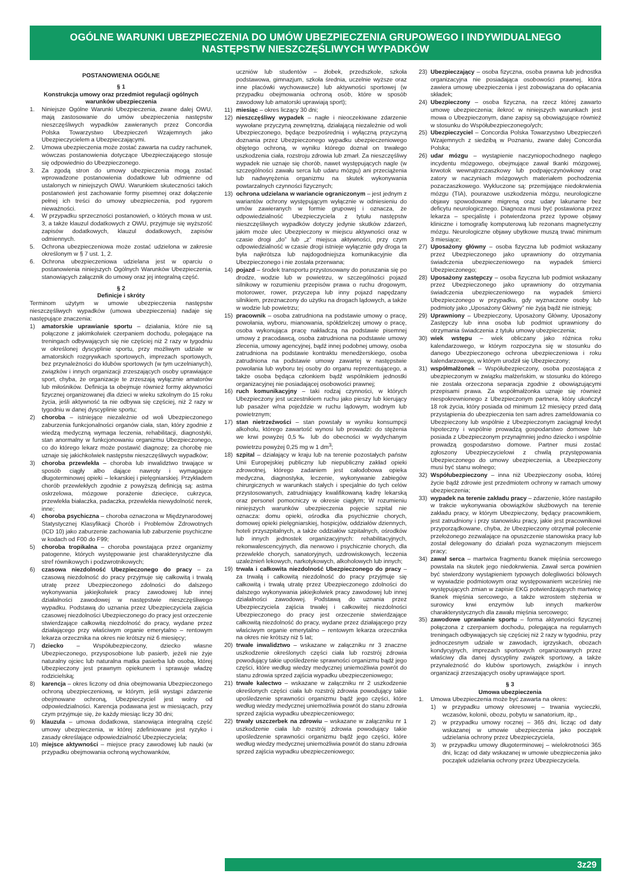OGÓLNE WARUNKI UBEZPIECZENIA DO UMÓW UBEZPIECZENIA GRUPOWEGO I INDYWIDUALNEGO
NASTĘPSTW NIESZCZĘŚLIWYCH WYPADKÓW
POSTANOWIENIA OGÓLNE
§ 1
Konstrukcja umowy oraz przedmiot regulacji ogólnych warunków ubezpieczenia
1. Niniejsze Ogólne Warunki Ubezpieczenia, zwane dalej OWU, mają zastosowanie do umów ubezpieczenia następstw nieszczęśliwych wypadków zawieranych przez Concordia Polska Towarzystwo Ubezpieczeń Wzajemnych jako Ubezpieczycielem a Ubezpieczającymi.
2. Umowa ubezpieczenia może zostać zawarta na cudzy rachunek, wówczas postanowienia dotyczące Ubezpieczającego stosuje się odpowiednio do Ubezpieczonego.
3. Za zgodą stron do umowy ubezpieczenia mogą zostać wprowadzone postanowienia dodatkowe lub odmienne od ustalonych w niniejszych OWU. Warunkiem skuteczności takich postanowień jest zachowanie formy pisemnej oraz dołączenie pełnej ich treści do umowy ubezpieczenia, pod rygorem nieważności.
4. W przypadku sprzeczności postanowień, o których mowa w ust. 3, a także klauzul dodatkowych z OWU, przyjmuje się wyższość zapisów dodatkowych, klauzul dodatkowych, zapisów odmiennych.
5. Ochrona ubezpieczeniowa może zostać udzielona w zakresie określonym w § 7 ust. 1, 2.
6. Ochrona ubezpieczeniowa udzielana jest w oparciu o postanowienia niniejszych Ogólnych Warunków Ubezpieczenia, stanowiących załącznik do umowy oraz jej integralną część.
§ 2
Definicje i skróty
Terminom użytym w umowie ubezpieczenia następstw nieszczęśliwych wypadków (umowa ubezpieczenia) nadaje się następujące znaczenia:
1) amatorskie uprawianie sportu – działania, które nie są połączone z jakimkolwiek czerpaniem dochodu, polegające na treningach odbywających się nie częściej niż 2 razy w tygodniu w określonej dyscyplinie sportu, przy możliwym udziale w amatorskich rozgrywkach sportowych, imprezach sportowych, bez przynależności do klubów sportowych (w tym uczelnianych), związków i innych organizacji zrzeszających osoby uprawiające sport, chyba, że organizacje te zrzeszają wyłącznie amatorów lub miłośników. Definicja ta obejmuje również formy aktywności fizycznej organizowanej dla dzieci w wieku szkolnym do 15 roku życia, jeśli aktywność ta nie odbywa się częściej, niż 2 razy w tygodniu w danej dyscyplinie sportu;
2) choroba – istniejące niezależnie od woli Ubezpieczonego zaburzenia funkcjonalności organów ciała, stan, który zgodnie z wiedzą medyczną wymaga leczenia, rehabilitacji, diagnostyki, stan anormalny w funkcjonowaniu organizmu Ubezpieczonego, co do którego lekarz może postawić diagnozę; za chorobę nie uznaje się jakichkolwiek następstw nieszczęśliwych wypadków;
3) choroba przewlekła – choroba lub inwalidztwo trwające w sposób ciągły albo dające nawroty i wymagające długoterminowej opieki – lekarskiej i pielęgniarskiej. Przykładem chorób przewlekłych zgodnie z powyższą definicją są: astma oskrzelowa, mózgowe porażenie dziecięce, cukrzyca, przewlekła białaczka, padaczka, przewlekła niewydolność nerek, inne;
4) choroba psychiczna – choroba oznaczona w Międzynarodowej Statystycznej Klasyfikacji Chorób i Problemów Zdrowotnych (ICD 10) jako zaburzenie zachowania lub zaburzenie psychiczne w kodach od F00 do F99;
5) choroba tropikalna – choroba powstająca przez organizmy patogenne, których występowanie jest charakterystyczne dla stref równikowych i podzwrotnikowych;
6) czasowa niezdolność Ubezpieczonego do pracy – za czasową niezdolność do pracy przyjmuje się całkowitą i trwałą utratę przez Ubezpieczonego zdolności do dalszego wykonywania jakiejkolwiek pracy zawodowej lub innej działalności zawodowej w następstwie nieszczęśliwego wypadku. Podstawą do uznania przez Ubezpieczyciela zajścia czasowej niezdolności Ubezpieczonego do pracy jest orzeczenie stwierdzające całkowitą niezdolność do pracy, wydane przez działającego przy właściwym organie emerytalno – rentowym lekarza orzecznika na okres nie krótszy niż 6 miesięcy;
7) dziecko – Współubezpieczony, dziecko własne Ubezpieczonego, przysposobione lub pasierb, jeżeli nie żyje naturalny ojciec lub naturalna matka pasierba lub osoba, której Ubezpieczony jest prawnym opiekunem i sprawuje władzę rodzicielską;
8) karencja – okres liczony od dnia obejmowania Ubezpieczonego ochroną ubezpieczeniową, w którym, jeśli wystąpi zdarzenie obejmowane ochroną, Ubezpieczyciel jest wolny od odpowiedzialności. Karencja podawana jest w miesiącach, przy czym przyjmuje się, że każdy miesiąc liczy 30 dni;
9) klauzula – umowa dodatkowa, stanowiąca integralną część umowy ubezpieczenia, w której zdefiniowane jest ryzyko i zasady określające odpowiedzialność Ubezpieczyciela;
10) miejsce aktywności – miejsce pracy zawodowej lub nauki (w przypadku obejmowania ochroną wychowanków,
uczniów lub studentów – żłobek, przedszkole, szkoła podstawowa, gimnazjum, szkoła średnia, uczelnie wyższe oraz inne placówki wychowawcze) lub aktywności sportowej (w przypadku obejmowania ochroną osób, które w sposób zawodowy lub amatorski uprawiają sport);
11) miesiąc – okres liczący 30 dni;
12) nieszczęśliwy wypadek – nagłe i nieoczekiwane zdarzenie wywołane przyczyną zewnętrzną, działającą niezależnie od woli Ubezpieczonego, będące bezpośrednią i wyłączną przyczyną doznania przez Ubezpieczonego wypadku ubezpieczeniowego objętego ochroną, w wyniku którego doznał on trwałego uszkodzenia ciała, rozstroju zdrowia lub zmarł. Za nieszczęśliwy wypadek nie uznaje się chorób, nawet występujących nagle (w szczególności zawału serca lub udaru mózgu) ani przeciążenia lub nadwyrężenia organizmu na skutek wykonywania powtarzalnych czynności fizycznych;
13) ochrona udzielana w wariancie ograniczonym – jest jednym z wariantów ochrony występującym wyłącznie w odniesieniu do umów zawieranych w formie grupowej i oznacza, że odpowiedzialność Ubezpieczyciela z tytułu następstw nieszczęśliwych wypadków dotyczy jedynie skutków zdarzeń, jakim może ulec Ubezpieczony w miejscu aktywności oraz w czasie drogi „do” lub „z” miejsca aktywności, przy czym odpowiedzialność w czasie drogi istnieje wyłącznie gdy droga ta była najkrótsza lub najdogodniejsza komunikacyjnie dla Ubezpieczonego i nie została przerwana;
14) pojazd – środek transportu przystosowany do poruszania się po drodze, wodzie lub w powietrzu, w szczególności pojazd silnikowy w rozumieniu przepisów prawa o ruchu drogowym, motorower, rower, przyczepa lub inny pojazd napędzany silnikiem, przeznaczony do użytku na drogach lądowych, a także w wodzie lub powietrzu;
15) pracownik – osoba zatrudniona na podstawie umowy o pracę, powołania, wyboru, mianowania, spółdzielczej umowy o pracę, osoba wykonująca pracę nakładczą na podstawie pisemnej umowy z pracodawcą, osoba zatrudniona na podstawie umowy zlecenia, umowy agencyjnej, bądź innej podobnej umowy, osoba zatrudniona na podstawie kontraktu menedżerskiego, osoba zatrudniona na podstawie umowy zawartej w następstwie powołania lub wyboru tej osoby do organu reprezentującego, a także osoba będąca członkiem bądź wspólnikiem jednostki organizacyjnej nie posiadającej osobowości prawnej;
16) ruch komunikacyjny – taki rodzaj czynności, w których Ubezpieczony jest uczestnikiem ruchu jako pieszy lub kierujący lub pasażer w/na pojeździe w ruchu lądowym, wodnym lub powietrznym;
17) stan nietrzeźwości – stan powstały w wyniku konsumpcji alkoholu, którego zawartość wynosi lub prowadzi: do stężenia we krwi powyżej 0,5‰ lub do obecności w wydychanym powietrzu powyżej 0,25 mg w 1 dm<sup>3</sup>;
18) szpital – działający w kraju lub na terenie pozostałych państw Unii Europejskiej publiczny lub niepubliczny zakład opieki zdrowotnej, którego zadaniem jest całodobowa opieka medyczna, diagnostyka, leczenie, wykonywanie zabiegów chirurgicznych w warunkach stałych i specjalnie do tych celów przystosowanych, zatrudniający kwalifikowaną kadrę lekarską oraz personel pomocniczy w okresie ciągłym; W rozumieniu niniejszych warunków ubezpieczenia pojęcie szpital nie oznacza: domu opieki, ośrodka dla psychicznie chorych, domowej opieki pielęgniarskiej, hospicjów, oddziałów dziennych, hoteli przyszpitalnych, a także oddziałów szpitalnych, ośrodków lub innych jednostek organizacyjnych: rehabilitacyjnych, rekonwalescencyjnych, dla nerwowo i psychicznie chorych, dla przewlekle chorych, sanatoryjnych, uzdrowiskowych, leczenia uzależnień lekowych, narkotykowych, alkoholowych lub innych;
19) trwała i całkowita niezdolność Ubezpieczonego do pracy – za trwałą i całkowitą niezdolność do pracy przyjmuje się całkowitą i trwałą utratę przez Ubezpieczonego zdolności do dalszego wykonywania jakiejkolwiek pracy zawodowej lub innej działalności zawodowej. Podstawą do uznania przez Ubezpieczyciela zajścia trwałej i całkowitej niezdolności Ubezpieczonego do pracy jest orzeczenie stwierdzające całkowitą niezdolność do pracy, wydane przez działającego przy właściwym organie emerytalno – rentowym lekarza orzecznika na okres nie krótszy niż 5 lat;
20) trwałe inwalidztwo – wskazane w załączniku nr 3 znaczne uszkodzenie określonych części ciała lub rozstrój zdrowia powodujący takie upośledzenie sprawności organizmu bądź jego części, które według wiedzy medycznej uniemożliwia powrót do stanu zdrowia sprzed zajścia wypadku ubezpieczeniowego;
21) trwałe kalectwo – wskazane w załączniku nr 2 uszkodzenie określonych części ciała lub rozstrój zdrowia powodujący takie upośledzenie sprawności organizmu bądź jego części, które według wiedzy medycznej uniemożliwia powrót do stanu zdrowia sprzed zajścia wypadku ubezpieczeniowego;
22) trwały uszczerbek na zdrowiu – wskazane w załączniku nr 1 uszkodzenie ciała lub rozstrój zdrowia powodujący takie upośledzenie sprawności organizmu bądź jego części, które według wiedzy medycznej uniemożliwia powrót do stanu zdrowia sprzed zajścia wypadku ubezpieczeniowego;
23) Ubezpieczający – osoba fizyczna, osoba prawna lub jednostka organizacyjna nie posiadająca osobowości prawnej, która zawiera umowę ubezpieczenia i jest zobowiązana do opłacania składek;
24) Ubezpieczony – osoba fizyczna, na rzecz której zawarto umowę ubezpieczenia; ilekroć w niniejszych warunkach jest mowa o Ubezpieczonym, dane zapisy są obowiązujące również w stosunku do Współubezpieczonego/ych;
25) Ubezpieczyciel – Concordia Polska Towarzystwo Ubezpieczeń Wzajemnych z siedzibą w Poznaniu, zwane dalej Concordia Polska;
26) udar mózgu – wystąpienie naczyniopochodnego nagłego incydentu mózgowego, obejmujące zawał tkanki mózgowej, krwotok wewnątrzczaszkowy lub podpajęczynówkowy oraz zatory w naczyniach mózgowych materiałem pochodzenia pozaczaszkowego. Wykluczone są: przemijające niedokrwienia mózgu (TIA), pourazowe uszkodzenia mózgu, neurologiczne objawy spowodowane migreną oraz udary lakunarne bez deficytu neurologicznego. Diagnoza musi być postawiona przez lekarza – specjalistę i potwierdzona przez typowe objawy kliniczne i tomografię komputerową lub rezonans magnetyczny mózgu. Neurologiczne objawy ubytkowe muszą trwać minimum 3 miesiące;
27) Uposażony główny – osoba fizyczna lub podmiot wskazany przez Ubezpieczonego jako uprawniony do otrzymania świadczenia ubezpieczeniowego na wypadek śmierci Ubezpieczonego;
28) Uposażony zastępczy – osoba fizyczna lub podmiot wskazany przez Ubezpieczonego jako uprawniony do otrzymania świadczenia ubezpieczeniowego na wypadek śmierci Ubezpieczonego w przypadku, gdy wyznaczone osoby lub podmioty jako „Uposażony Główny” nie żyją bądź nie istnieją;
29) Uprawniony – Ubezpieczony, Uposażony Główny, Uposażony Zastępczy lub inna osoba lub podmiot uprawniony do otrzymania świadczenia z tytułu umowy ubezpieczenia;
30) wiek wstępu – wiek obliczany jako różnica roku kalendarzowego, w którym rozpoczyna się w stosunku do danego Ubezpieczonego ochrona ubezpieczeniowa i roku kalendarzowego, w którym urodził się Ubezpieczony;
31) współmałżonek – Współubezpieczony, osoba pozostająca z ubezpieczonym w związku małżeńskim, w stosunku do którego nie została orzeczona separacja zgodnie z obowiązującymi przepisami prawa. Za współmałżonka uznaje się również niespokrewnionego z Ubezpieczonym partnera, który ukończył 18 rok życia, który posiada od minimum 12 miesięcy przed datą przystąpienia do ubezpieczenia ten sam adres zameldowania co Ubezpieczony lub wspólnie z Ubezpieczonym zaciągnął kredyt hipoteczny i wspólnie prowadzą gospodarstwo domowe lub posiada z Ubezpieczonym przynajmniej jedno dziecko i wspólnie prowadzą gospodarstwo domowe. Partner musi zostać zgłoszony Ubezpieczycielowi z chwilą przystępowania Ubezpieczonego do umowy ubezpieczenia, a Ubezpieczony musi być stanu wolnego;
32) Współubezpieczony – inna niż Ubezpieczony osoba, której życie bądź zdrowie jest przedmiotem ochrony w ramach umowy ubezpieczenia;
33) wypadek na terenie zakładu pracy – zdarzenie, które nastąpiło w trakcie wykonywania obowiązków służbowych na terenie zakładu pracy, w którym Ubezpieczony, będący pracownikiem, jest zatrudniony i przy stanowisku pracy, jakie jest pracownikowi przyporządkowane, chyba, że Ubezpieczony otrzymał polecenie przełożonego zezwalające na opuszczenie stanowiska pracy lub został delegowany do działań poza wyznaczonym miejscem pracy;
34) zawał serca – martwica fragmentu tkanek mięśnia sercowego powstała na skutek jego niedokrwienia. Zawał serca powinien być stwierdzony wystąpieniem typowych dolegliwości bólowych w wywiadzie podmiotowym oraz występowaniem wcześniej nie występujących zmian w zapisie EKG potwierdzających martwicę tkanek mięśnia sercowego, a także wzrostem stężenia w surowicy krwi enzymów lub innych markerów charakterystycznych dla zawału mięśnia sercowego;
35) zawodowe uprawianie sportu – forma aktywności fizycznej połączona z czerpaniem dochodu, polegająca na regularnych treningach odbywających się częściej niż 2 razy w tygodniu, przy jednoczesnym udziale w zawodach, igrzyskach, obozach kondycyjnych, imprezach sportowych organizowanych przez właściwy dla danej dyscypliny związek sportowy, a także przynależność do klubów sportowych, związków i innych organizacji zrzeszających osoby uprawiające sport.
§ 3
Umowa ubezpieczenia
1. Umowa Ubezpieczenia może być zawarta na okres:
1) w przypadku umowy okresowej – trwania wycieczki, wczasów, kolonii, obozu, pobytu w sanatorium, itp.,
2) w przypadku umowy rocznej – 365 dni, licząc od daty wskazanej w umowie ubezpieczenia jako początek udzielania ochrony przez Ubezpieczyciela,
3) w przypadku umowy długoterminowej – wielokrotności 365 dni, licząc od daty wskazanej w umowie ubezpieczenia jako początek udzielania ochrony przez Ubezpieczyciela.
3z29